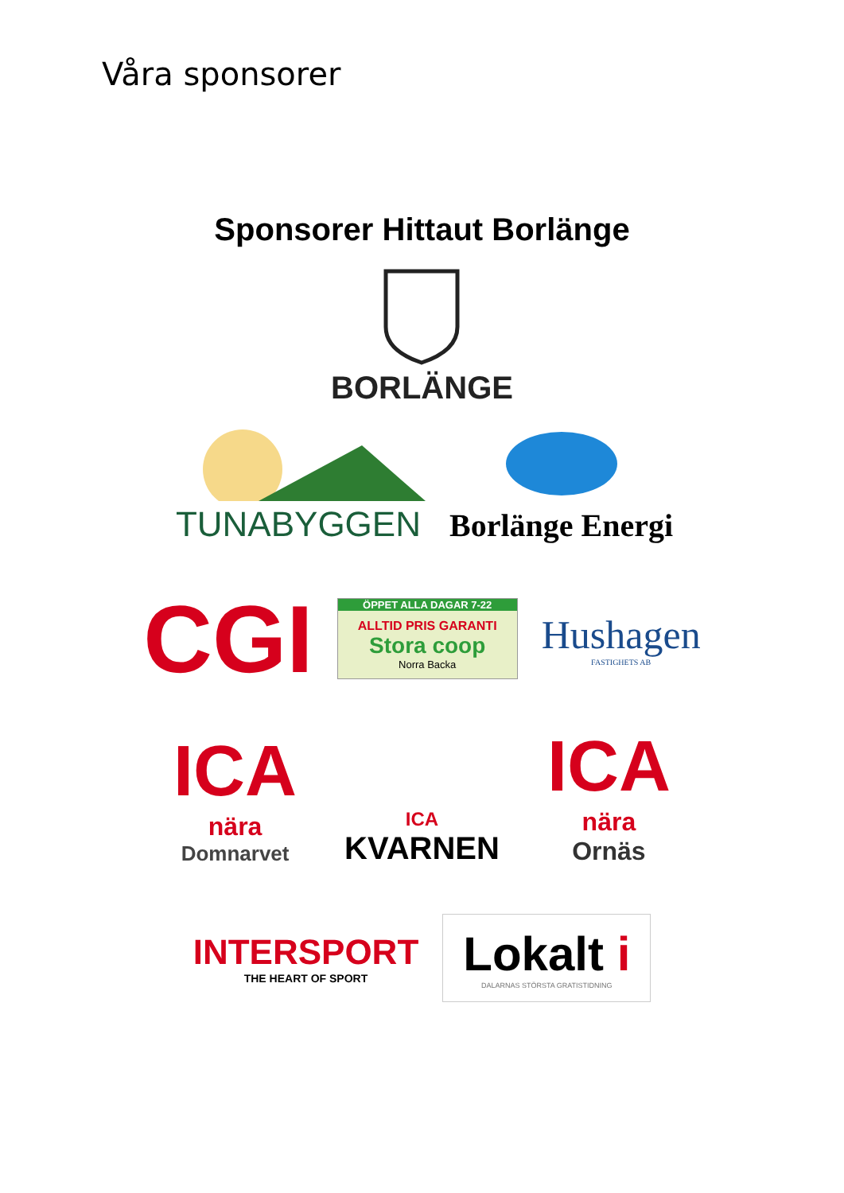Våra sponsorer
Sponsorer Hittaut Borlänge
BORLÄNGE
TUNABYGGEN
Borlänge Energi
CGI
ÖPPET ALLA DAGAR 7-22
ALLTID PRIS GARANTI Stora coop
Norra Backa
Hushagen
FASTIGHETS AB
ICA
nära
Domnarvet
ICA
KVARNEN
ICA
nära
Ornäs
INTERSPORT
THE HEART OF SPORT
Lokalt i
DALARNAS STÖRSTA GRATISTIDNING